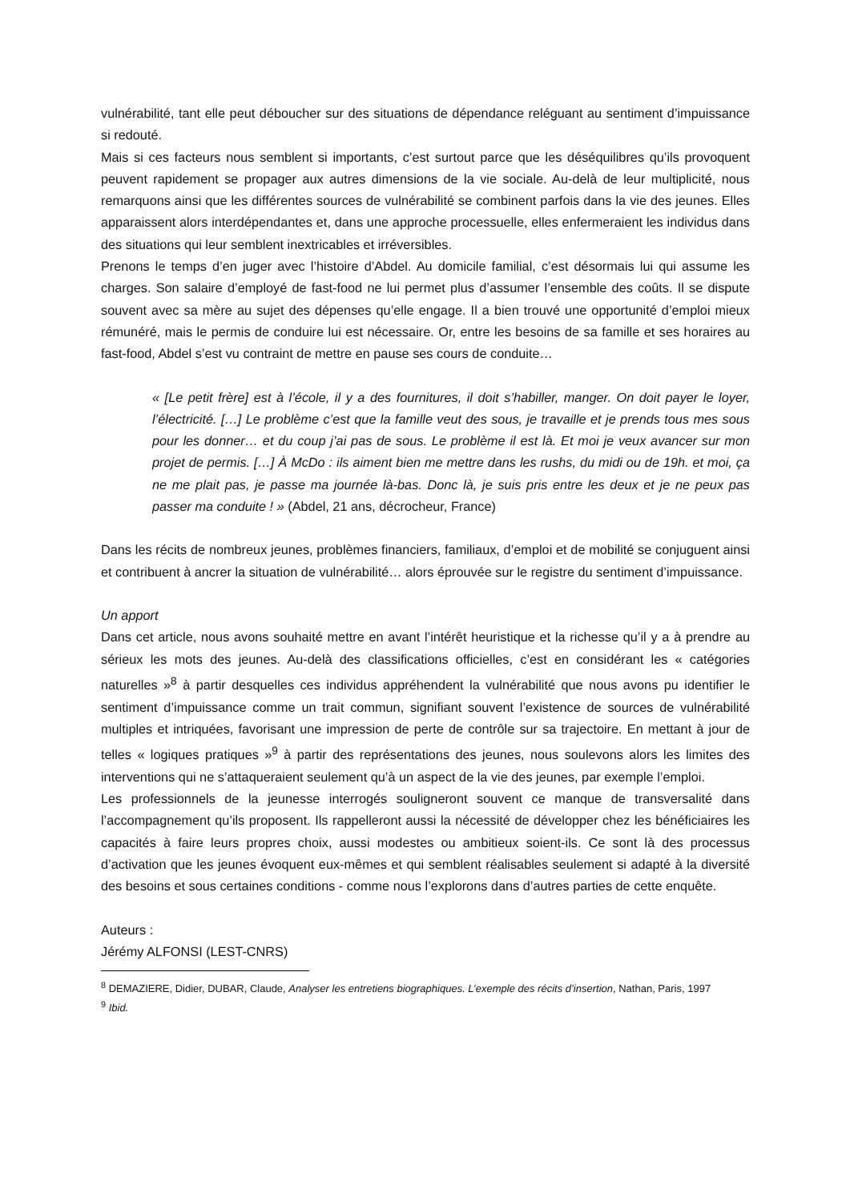vulnérabilité, tant elle peut déboucher sur des situations de dépendance reléguant au sentiment d’impuissance si redouté.
Mais si ces facteurs nous semblent si importants, c’est surtout parce que les déséquilibres qu’ils provoquent peuvent rapidement se propager aux autres dimensions de la vie sociale. Au-delà de leur multiplicité, nous remarquons ainsi que les différentes sources de vulnérabilité se combinent parfois dans la vie des jeunes. Elles apparaissent alors interdépendantes et, dans une approche processuelle, elles enfermeraient les individus dans des situations qui leur semblent inextricables et irréversibles.
Prenons le temps d’en juger avec l’histoire d’Abdel. Au domicile familial, c’est désormais lui qui assume les charges. Son salaire d’employé de fast-food ne lui permet plus d’assumer l’ensemble des coûts. Il se dispute souvent avec sa mère au sujet des dépenses qu’elle engage. Il a bien trouvé une opportunité d’emploi mieux rémunéré, mais le permis de conduire lui est nécessaire. Or, entre les besoins de sa famille et ses horaires au fast-food, Abdel s’est vu contraint de mettre en pause ses cours de conduite…
« [Le petit frère] est à l’école, il y a des fournitures, il doit s’habiller, manger. On doit payer le loyer, l’électricité. […] Le problème c’est que la famille veut des sous, je travaille et je prends tous mes sous pour les donner… et du coup j’ai pas de sous. Le problème il est là. Et moi je veux avancer sur mon projet de permis. […] À McDo : ils aiment bien me mettre dans les rushs, du midi ou de 19h. et moi, ça ne me plait pas, je passe ma journée là-bas. Donc là, je suis pris entre les deux et je ne peux pas passer ma conduite ! » (Abdel, 21 ans, décrocheur, France)
Dans les récits de nombreux jeunes, problèmes financiers, familiaux, d’emploi et de mobilité se conjuguent ainsi et contribuent à ancrer la situation de vulnérabilité… alors éprouvée sur le registre du sentiment d’impuissance.
Un apport
Dans cet article, nous avons souhaité mettre en avant l’intérêt heuristique et la richesse qu’il y a à prendre au sérieux les mots des jeunes. Au-delà des classifications officielles, c’est en considérant les « catégories naturelles »<sup>8</sup> à partir desquelles ces individus appréhendent la vulnérabilité que nous avons pu identifier le sentiment d’impuissance comme un trait commun, signifiant souvent l’existence de sources de vulnérabilité multiples et intriquées, favorisant une impression de perte de contrôle sur sa trajectoire. En mettant à jour de telles « logiques pratiques »<sup>9</sup> à partir des représentations des jeunes, nous soulevons alors les limites des interventions qui ne s’attaqueraient seulement qu’à un aspect de la vie des jeunes, par exemple l’emploi.
Les professionnels de la jeunesse interrogés souligneront souvent ce manque de transversalité dans l’accompagnement qu’ils proposent. Ils rappelleront aussi la nécessité de développer chez les bénéficiaires les capacités à faire leurs propres choix, aussi modestes ou ambitieux soient-ils. Ce sont là des processus d’activation que les jeunes évoquent eux-mêmes et qui semblent réalisables seulement si adapté à la diversité des besoins et sous certaines conditions - comme nous l’explorons dans d’autres parties de cette enquête.
Auteurs :
Jérémy ALFONSI (LEST-CNRS)
<sup>8</sup> DEMAZIERE, Didier, DUBAR, Claude, Analyser les entretiens biographiques. L’exemple des récits d’insertion, Nathan, Paris, 1997
<sup>9</sup> Ibid.